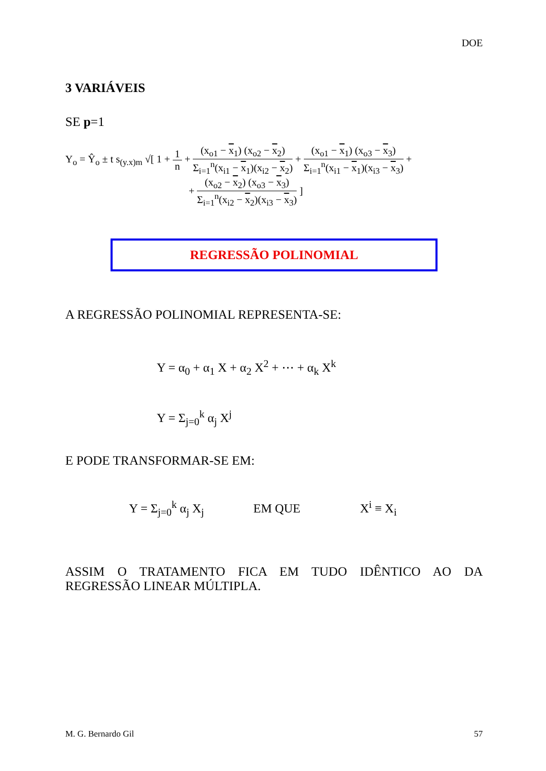DOE
3 VARIÁVEIS
SE p=1
Y<sub>o</sub> = Ŷ<sub>o</sub> ± t s<sub>(y.x)m</sub> √[ 1 + 1 n + (x<sub>o1</sub> − x<sub>1</sub>) (x<sub>o2</sub> − x<sub>2</sub>) Σ<sub>i=1</sub><sup>n</sup>(x<sub>i1</sub> − x<sub>1</sub>)(x<sub>i2</sub> − x<sub>2</sub>) + (x<sub>o1</sub> − x<sub>1</sub>) (x<sub>o3</sub> − x<sub>3</sub>) Σ<sub>i=1</sub><sup>n</sup>(x<sub>i1</sub> − x<sub>1</sub>)(x<sub>i3</sub> − x<sub>3</sub>) +
+ (x<sub>o2</sub> − x<sub>2</sub>) (x<sub>o3</sub> − x<sub>3</sub>) Σ<sub>i=1</sub><sup>n</sup>(x<sub>i2</sub> − x<sub>2</sub>)(x<sub>i3</sub> − x<sub>3</sub>) ]
REGRESSÃO POLINOMIAL
A REGRESSÃO POLINOMIAL REPRESENTA-SE:
Y = α<sub>0</sub> + α<sub>1</sub> X + α<sub>2</sub> X<sup>2</sup> + ⋯ + α<sub>k</sub> X<sup>k</sup>
Y = Σ<sub>j=0</sub><sup>k</sup> α<sub>j</sub> X<sup>j</sup>
E PODE TRANSFORMAR-SE EM:
Y = Σ<sub>j=0</sub><sup>k</sup> α<sub>j</sub> X<sub>j</sub> EM QUE X<sup>i</sup> ≡ X<sub>i</sub>
ASSIM O TRATAMENTO FICA EM TUDO IDÊNTICO AO DA REGRESSÃO LINEAR MÚLTIPLA.
M. G. Bernardo Gil 57